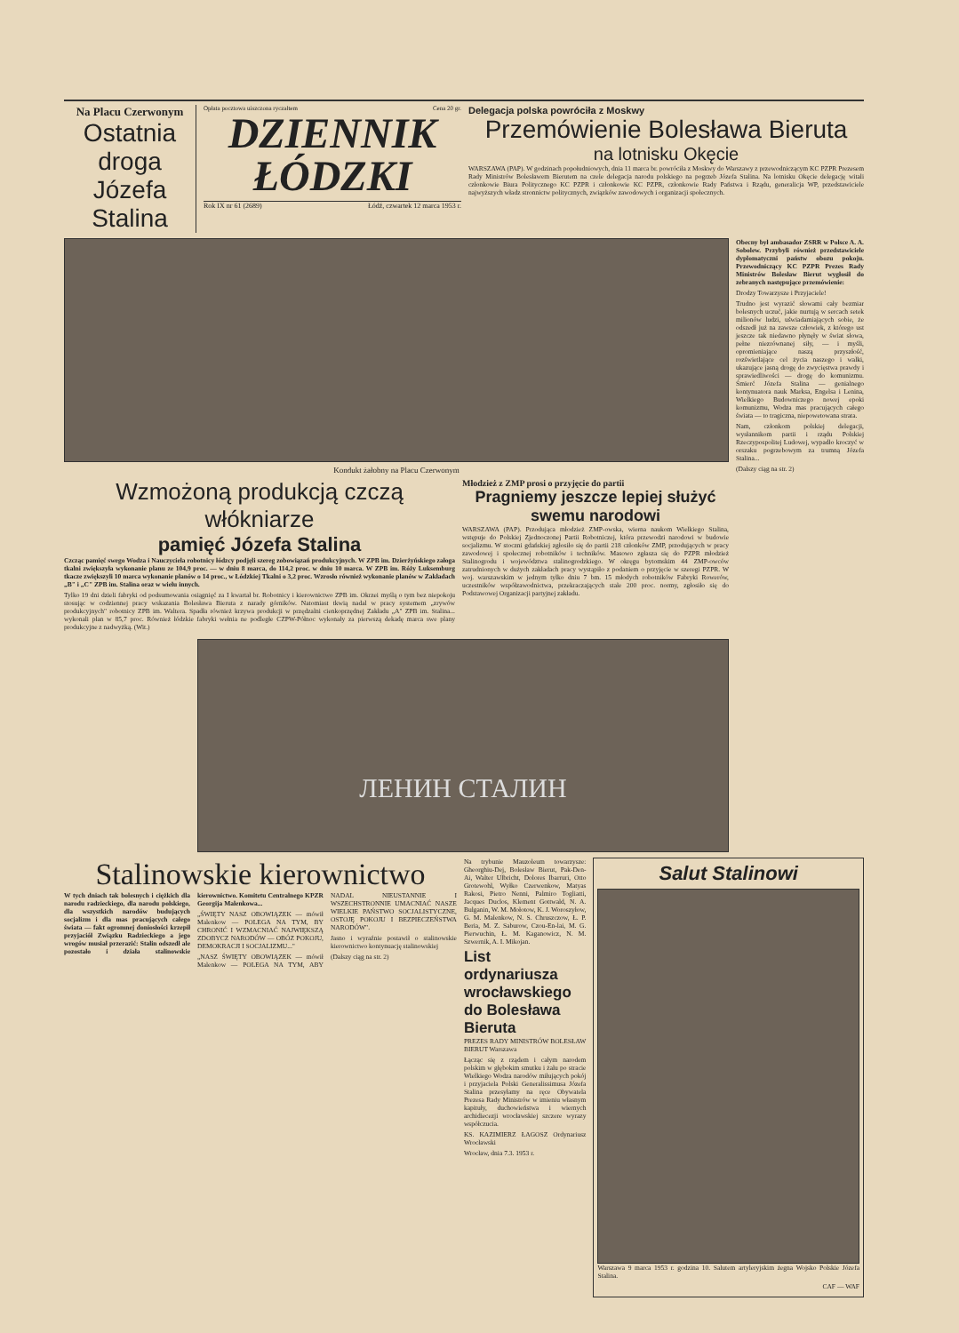Na Placu Czerwonym
Ostatnia droga Józefa Stalina
Opłata pocztowa uiszczona ryczałtem Cena 20 gr.
DZIENNIK ŁÓDZKI
Rok IX nr 61 (2689) Łódź, czwartek 12 marca 1953 r.
Delegacja polska powróciła z Moskwy
Przemówienie Bolesława Bieruta
na lotnisku Okęcie
WARSZAWA (PAP). W godzinach popołudniowych, dnia 11 marca br. powróciła z Moskwy do Warszawy z przewodniczącym KC PZPR Prezesem Rady Ministrów Bolesławem Bierutem na czele delegacja narodu polskiego na pogrzeb Józefa Stalina. Na lotnisku Okęcie delegację witali członkowie Biura Politycznego KC PZPR i członkowie KC PZPR, członkowie Rady Państwa i Rządu, generalicja WP, przedstawiciele najwyższych władz stronnictw politycznych, związków zawodowych i organizacji społecznych.
Kondukt żałobny na Placu Czerwonym
Wzmożoną produkcją czczą włókniarze
pamięć Józefa Stalina
Czcząc pamięć swego Wodza i Nauczyciela robotnicy łódzcy podjęli szereg zobowiązań produkcyjnych. W ZPB im. Dzierżyńskiego załoga tkalni zwiększyła wykonanie planu ze 104,9 proc. — w dniu 8 marca, do 114,2 proc. w dniu 10 marca. W ZPB im. Róży Luksemburg tkacze zwiększyli 10 marca wykonanie planów o 14 proc., w Łódzkiej Tkalni o 3,2 proc. Wzrosło również wykonanie planów w Zakładach „B" i „C" ZPB im. Stalina oraz w wielu innych.
Tylko 19 dni dzieli fabryki od podsumowania osiągnięć za I kwartał br. Robotnicy i kierownictwo ZPB im. Okrzei myślą o tym bez niepokoju stosując w codziennej pracy wskazania Bolesława Bieruta z narady górników. Natomiast tkwią nadal w pracy systemem „zrywów produkcyjnych" robotnicy ZPB im. Waltera. Spadła również krzywa produkcji w przędzalni cienkoprzędnej Zakładu „A" ZPB im. Stalina... wykonali plan w 85,7 proc. Również łódzkie fabryki wełnia ne podległe CZPW-Północ wykonały za pierwszą dekadę marca swe plany produkcyjne z nadwyżką. (Wit.)
Młodzież z ZMP prosi o przyjęcie do partii
Pragniemy jeszcze lepiej służyć swemu narodowi
WARSZAWA (PAP). Przodująca młodzież ZMP-owska, wierna naukom Wielkiego Stalina, wstępuje do Polskiej Zjednoczonej Partii Robotniczej, która przewodzi narodowi w budowie socjalizmu. W stoczni gdańskiej zgłosiło się do partii 218 członków ZMP, przodujących w pracy zawodowej i społecznej robotników i techników. Masowo zgłasza się do PZPR młodzież Stalinogrodu i województwa stalinogrodzkiego. W okręgu bytomskim 44 ZMP-owców zatrudnionych w dużych zakładach pracy wystąpiło z podaniem o przyjęcie w szeregi PZPR. W woj. warszawskim w jednym tylko dniu 7 bm. 15 młodych robotników Fabryki Rowerów, uczestników współzawodnictwa, przekraczających stale 200 proc. normy, zgłosiło się do Podstawowej Organizacji partyjnej zakładu.
ЛЕНИН СТАЛИН
Obecny był ambasador ZSRR w Polsce A. A. Sobolew. Przybyli również przedstawiciele dyplomatyczni państw obozu pokoju. Przewodniczący KC PZPR Prezes Rady Ministrów Bolesław Bierut wygłosił do zebranych następujące przemówienie:
Drodzy Towarzysze i Przyjaciele!
Trudno jest wyrazić słowami cały bezmiar bolesnych uczuć, jakie nurtują w sercach setek milionów ludzi, uświadamiających sobie, że odszedł już na zawsze człowiek, z którego ust jeszcze tak niedawno płynęły w świat słowa, pełne niezrównanej siły, — i myśli, opromieniające naszą przyszłość, rozświetlające cel życia naszego i walki, ukazujące jasną drogę do zwycięstwa prawdy i sprawiedliwości — drogę do komunizmu. Śmierć Józefa Stalina — genialnego kontynuatora nauk Marksa, Engelsa i Lenina, Wielkiego Budowniczego nowej epoki komunizmu, Wodza mas pracujących całego świata — to tragiczna, niepowetowana strata.
Nam, członkom polskiej delegacji, wysłannikom partii i rządu Polskiej Rzeczypospolitej Ludowej, wypadło kroczyć w orszaku pogrzebowym za trumną Józefa Stalina...
(Dalszy ciąg na str. 2)
Stalinowskie kierownictwo
W tych dniach tak bolesnych i ciężkich dla narodu radzieckiego, dla narodu polskiego, dla wszystkich narodów budujących socjalizm i dla mas pracujących całego świata — fakt ogromnej doniosłości krzepił przyjaciół Związku Radzieckiego a jego wrogów musiał przerazić: Stalin odszedł ale pozostało i działa stalinowskie kierownictwo. Komitetu Centralnego KPZR Georgija Malenkowa...
„ŚWIĘTY NASZ OBOWIĄZEK — mówił Malenkow — POLEGA NA TYM, BY CHRONIĆ I WZMACNIAĆ NAJWIĘKSZĄ ZDOBYCZ NARODÓW — OBÓZ POKOJU, DEMOKRACJI I SOCJALIZMU..."
„NASZ ŚWIĘTY OBOWIĄZEK — mówił Malenkow — POLEGA NA TYM, ABY NADAL NIEUSTANNIE I WSZECHSTRONNIE UMACNIAĆ NASZE WIELKIE PAŃSTWO SOCJALISTYCZNE, OSTOJĘ POKOJU I BEZPIECZEŃSTWA NARODÓW".
Jasno i wyraźnie postawił o stalinowskie kierownictwo kontynuację stalinowskiej
(Dalszy ciąg na str. 2)
Na trybunie Mauzoleum towarzysze: Gheorghiu-Dej, Bolesław Bierut, Pak-Den-Ai, Walter Ulbricht, Dolores Ibarruri, Otto Grotewohl, Wyłko Czerwenkow, Matyas Rakosi, Pietro Nenni, Palmiro Togliatti, Jacques Duclos, Klement Gottwald, N. A. Bulganin, W. M. Mołotow, K. J. Woroszyłow, G. M. Malenkow, N. S. Chruszczow, Ł. P. Beria, M. Z. Saburow, Czou-En-lai, M. G. Pierwuchin, Ł. M. Kaganowicz, N. M. Szwernik, A. I. Mikojan.
List ordynariusza wrocławskiego do Bolesława Bieruta
PREZES RADY MINISTRÓW BOLESŁAW BIERUT Warszawa
Łącząc się z rządem i całym narodem polskim w głębokim smutku i żalu po stracie Wielkiego Wodza narodów miłujących pokój i przyjaciela Polski Generalissimusa Józefa Stalina przesyłamy na ręce Obywatela Prezesa Rady Ministrów w imieniu własnym kapituły, duchowieństwa i wiernych archidiecezji wrocławskiej szczere wyrazy współczucia.
KS. KAZIMIERZ ŁAGOSZ Ordynariusz Wrocławski
Wrocław, dnia 7.3. 1953 r.
Salut Stalinowi
Warszawa 9 marca 1953 r. godzina 10. Salutem artyleryjskim żegna Wojsko Polskie Józefa Stalina.
CAF — WAF